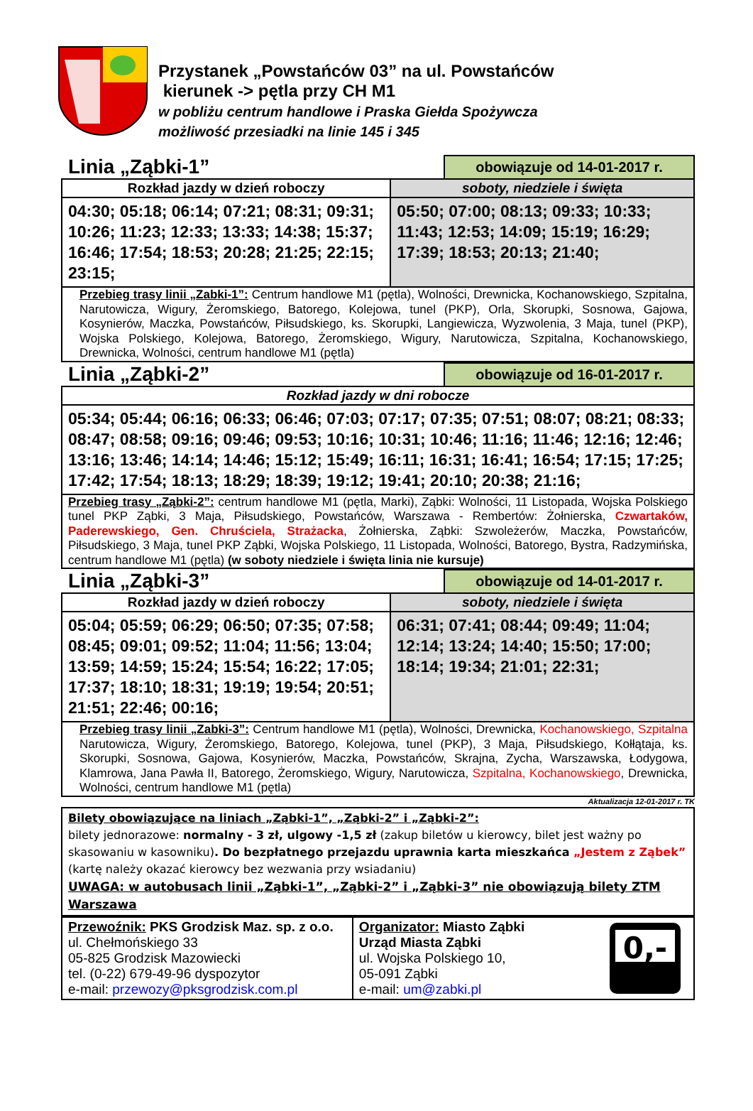Przystanek „Powstańców 03” na ul. Powstańców
kierunek -> pętla przy CH M1
w pobliżu centrum handlowe i Praska Giełda Spożywcza
możliwość przesiadki na linie 145 i 345
Linia „Ząbki-1”
obowiązuje od 14-01-2017 r.
| Rozkład jazdy w dzień roboczy | soboty, niedziele i święta |
| --- | --- |
| 04:30; 05:18; 06:14; 07:21; 08:31; 09:31; 10:26; 11:23; 12:33; 13:33; 14:38; 15:37; 16:46; 17:54; 18:53; 20:28; 21:25; 22:15; 23:15; | 05:50; 07:00; 08:13; 09:33; 10:33; 11:43; 12:53; 14:09; 15:19; 16:29; 17:39; 18:53; 20:13; 21:40; |
| Przebieg trasy linii „Zabki-1”: Centrum handlowe M1 (pętla), Wolności, Drewnicka, Kochanowskiego, Szpitalna, Narutowicza, Wigury, Żeromskiego, Batorego, Kolejowa, tunel (PKP), Orla, Skorupki, Sosnowa, Gajowa, Kosynierów, Maczka, Powstańców, Piłsudskiego, ks. Skorupki, Langiewicza, Wyzwolenia, 3 Maja, tunel (PKP), Wojska Polskiego, Kolejowa, Batorego, Żeromskiego, Wigury, Narutowicza, Szpitalna, Kochanowskiego, Drewnicka, Wolności, centrum handlowe M1 (pętla) | |
Linia „Ząbki-2”
obowiązuje od 16-01-2017 r.
| Rozkład jazdy w dni robocze |
| --- |
| 05:34; 05:44; 06:16; 06:33; 06:46; 07:03; 07:17; 07:35; 07:51; 08:07; 08:21; 08:33; 08:47; 08:58; 09:16; 09:46; 09:53; 10:16; 10:31; 10:46; 11:16; 11:46; 12:16; 12:46; 13:16; 13:46; 14:14; 14:46; 15:12; 15:49; 16:11; 16:31; 16:41; 16:54; 17:15; 17:25; 17:42; 17:54; 18:13; 18:29; 18:39; 19:12; 19:41; 20:10; 20:38; 21:16; |
| Przebieg trasy „Ząbki-2”: centrum handlowe M1 (pętla, Marki), Ząbki: Wolności, 11 Listopada, Wojska Polskiego tunel PKP Ząbki, 3 Maja, Piłsudskiego, Powstańców, Warszawa - Rembertów: Żołnierska, Czwartaków, Paderewskiego, Gen. Chruściela, Strażacka , Żołnierska, Ząbki: Szwoleżerów, Maczka, Powstańców, Piłsudskiego, 3 Maja, tunel PKP Ząbki, Wojska Polskiego, 11 Listopada, Wolności, Batorego, Bystra, Radzymińska, centrum handlowe M1 (pętla) (w soboty niedziele i święta linia nie kursuje) |
Linia „Ząbki-3”
obowiązuje od 14-01-2017 r.
| Rozkład jazdy w dzień roboczy | soboty, niedziele i święta |
| --- | --- |
| 05:04; 05:59; 06:29; 06:50; 07:35; 07:58; 08:45; 09:01; 09:52; 11:04; 11:56; 13:04; 13:59; 14:59; 15:24; 15:54; 16:22; 17:05; 17:37; 18:10; 18:31; 19:19; 19:54; 20:51; 21:51; 22:46; 00:16; | 06:31; 07:41; 08:44; 09:49; 11:04; 12:14; 13:24; 14:40; 15:50; 17:00; 18:14; 19:34; 21:01; 22:31; |
| Przebieg trasy linii „Zabki-3”: Centrum handlowe M1 (pętla), Wolności, Drewnicka, Kochanowskiego, Szpitalna Narutowicza, Wigury, Żeromskiego, Batorego, Kolejowa, tunel (PKP), 3 Maja, Piłsudskiego, Kołłątaja, ks. Skorupki, Sosnowa, Gajowa, Kosynierów, Maczka, Powstańców, Skrajna, Zycha, Warszawska, Łodygowa, Klamrowa, Jana Pawła II, Batorego, Żeromskiego, Wigury, Narutowicza, Szpitalna, Kochanowskiego , Drewnicka, Wolności, centrum handlowe M1 (pętla) | |
Aktualizacja 12-01-2017 r. TK
Bilety obowiązujące na liniach „Ząbki-1”, „Ząbki-2” i „Ząbki-2”:
bilety jednorazowe: normalny - 3 zł, ulgowy -1,5 zł (zakup biletów u kierowcy, bilet jest ważny po skasowaniu w kasowniku). Do bezpłatnego przejazdu uprawnia karta mieszkańca „Jestem z Ząbek” (kartę należy okazać kierowcy bez wezwania przy wsiadaniu)
UWAGA: w autobusach linii „Ząbki-1”, „Ząbki-2” i „Ząbki-3” nie obowiązują bilety ZTM Warszawa
| Przewoźnik: PKS Grodzisk Maz. sp. z o.o. ul. Chełmońskiego 33 05-825 Grodzisk Mazowiecki tel. (0-22) 679-49-96 dyspozytor e-mail: przewozy@pksgrodzisk.com.pl | Organizator: Miasto Ząbki Urząd Miasta Ząbki ul. Wojska Polskiego 10, 05-091 Ząbki e-mail: um@zabki.pl 0,- |